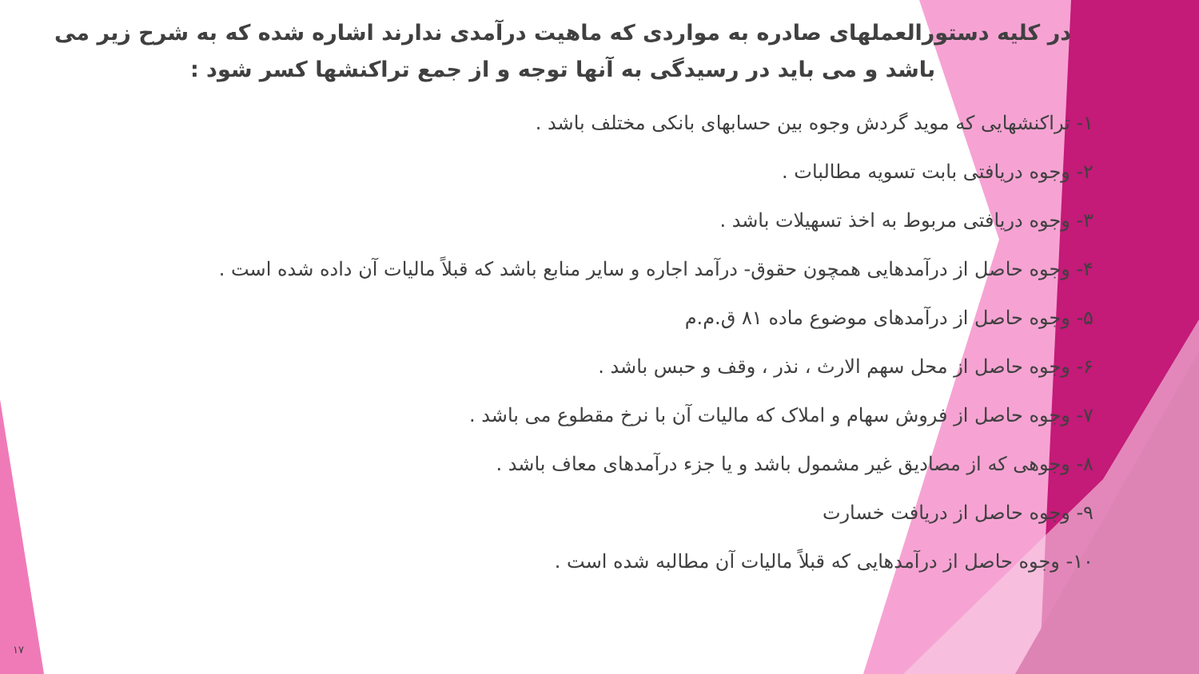در کلیه دستورالعملهای صادره به مواردی که ماهیت درآمدی ندارند اشاره شده که به شرح زیر می باشد و می باید در رسیدگی به آنها توجه و از جمع تراکنشها کسر شود :
۱- تراکنشهایی که موید گردش وجوه بین حسابهای بانکی مختلف باشد .
۲- وجوه دریافتی بابت تسویه مطالبات .
۳- وجوه دریافتی مربوط به اخذ تسهیلات باشد .
۴- وجوه حاصل از درآمدهایی همچون حقوق- درآمد اجاره و سایر منابع باشد که قبلاً مالیات آن داده شده است .
۵- وجوه حاصل از درآمدهای موضوع ماده ۸۱ ق.م.م
۶- وجوه حاصل از محل سهم الارث ، نذر ، وقف و حبس باشد .
۷- وجوه حاصل از فروش سهام و املاک که مالیات آن با نرخ مقطوع می باشد .
۸- وجوهی که از مصادیق غیر مشمول باشد و یا جزء درآمدهای معاف باشد .
۹- وجوه حاصل از دریافت خسارت
۱۰- وجوه حاصل از درآمدهایی که قبلاً مالیات آن مطالبه شده است .
۱۷